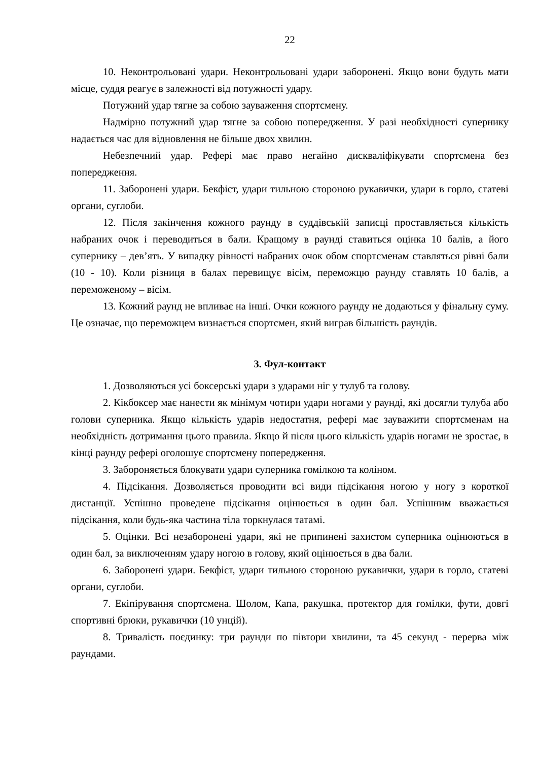22
10. Неконтрольовані удари. Неконтрольовані удари заборонені. Якщо вони будуть мати місце, суддя реагує в залежності від потужності удару.
Потужний удар тягне за собою зауваження спортсмену.
Надмірно потужний удар тягне за собою попередження. У разі необхідності супернику надається час для відновлення не більше двох хвилин.
Небезпечний удар. Рефері має право негайно дискваліфікувати спортсмена без попередження.
11. Заборонені удари. Бекфіст, удари тильною стороною рукавички, удари в горло, статеві органи, суглоби.
12. Після закінчення кожного раунду в суддівській записці проставляється кількість набраних очок і переводиться в бали. Кращому в раунді ставиться оцінка 10 балів, а його супернику – дев’ять. У випадку рівності набраних очок обом спортсменам ставляться рівні бали (10 - 10). Коли різниця в балах перевищує вісім, переможцю раунду ставлять 10 балів, а переможеному – вісім.
13. Кожний раунд не впливає на інші. Очки кожного раунду не додаються у фінальну суму. Це означає, що переможцем визнається спортсмен, який виграв більшість раундів.
3. Фул-контакт
1. Дозволяються усі боксерські удари з ударами ніг у тулуб та голову.
2. Кікбоксер має нанести як мінімум чотири удари ногами у раунді, які досягли тулуба або голови суперника. Якщо кількість ударів недостатня, рефері має зауважити спортсменам на необхідність дотримання цього правила. Якщо й після цього кількість ударів ногами не зростає, в кінці раунду рефері оголошує спортсмену попередження.
3. Забороняється блокувати удари суперника гомілкою та коліном.
4. Підсікання. Дозволяється проводити всі види підсікання ногою у ногу з короткої дистанції. Успішно проведене підсікання оцінюється в один бал. Успішним вважається підсікання, коли будь-яка частина тіла торкнулася татамі.
5. Оцінки. Всі незаборонені удари, які не припинені захистом суперника оцінюються в один бал, за виключенням удару ногою в голову, який оцінюється в два бали.
6. Заборонені удари. Бекфіст, удари тильною стороною рукавички, удари в горло, статеві органи, суглоби.
7. Екіпірування спортсмена. Шолом, Капа, ракушка, протектор для гомілки, фути, довгі спортивні брюки, рукавички (10 унцій).
8. Тривалість поєдинку: три раунди по півтори хвилини, та 45 секунд - перерва між раундами.